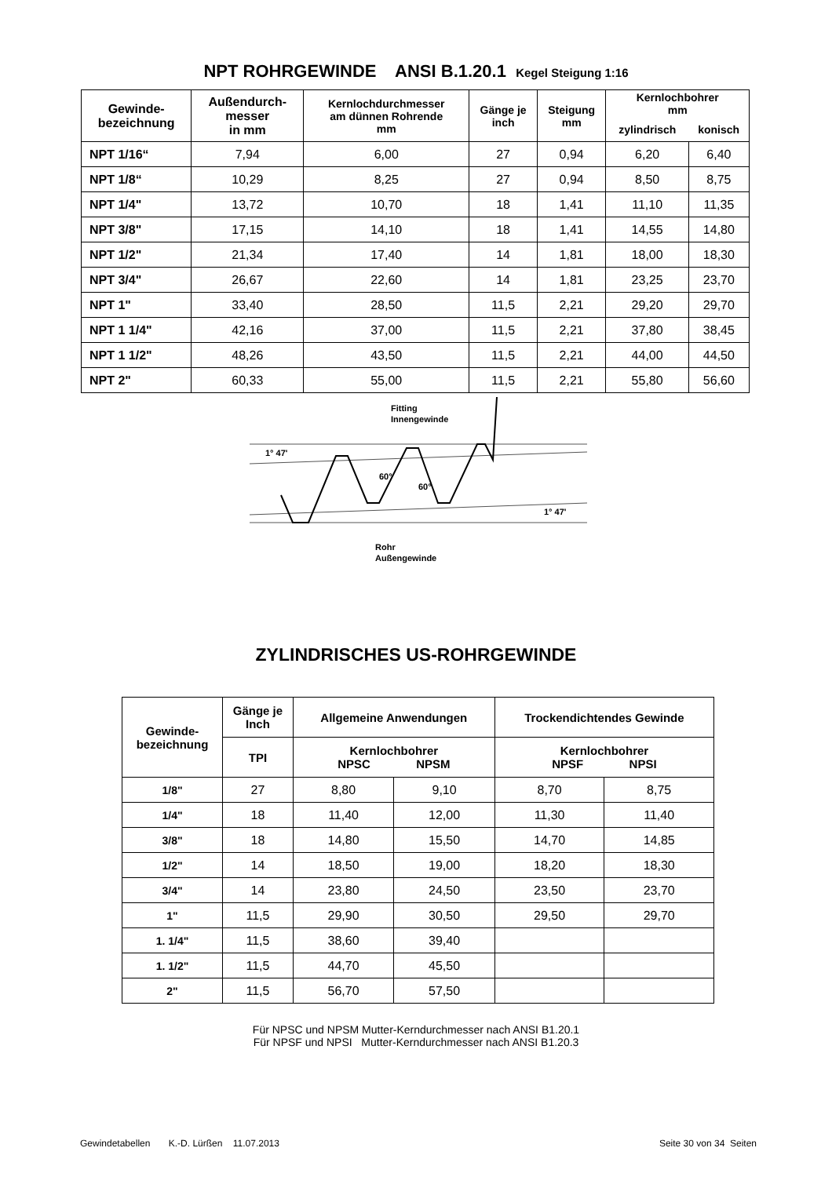NPT ROHRGEWINDE ANSI B.1.20.1 Kegel Steigung 1:16
| Gewinde- bezeichnung | Außendurch- messer in mm | Kernlochdurchmesser am dünnen Rohrende mm | Gänge je inch | Steigung mm | Kernlochbohrer mm | |
| --- | --- | --- | --- | --- | --- | --- |
| | | | | | zylindrisch | konisch |
| NPT 1/16“ | 7,94 | 6,00 | 27 | 0,94 | 6,20 | 6,40 |
| NPT 1/8“ | 10,29 | 8,25 | 27 | 0,94 | 8,50 | 8,75 |
| NPT 1/4" | 13,72 | 10,70 | 18 | 1,41 | 11,10 | 11,35 |
| NPT 3/8" | 17,15 | 14,10 | 18 | 1,41 | 14,55 | 14,80 |
| NPT 1/2" | 21,34 | 17,40 | 14 | 1,81 | 18,00 | 18,30 |
| NPT 3/4" | 26,67 | 22,60 | 14 | 1,81 | 23,25 | 23,70 |
| NPT 1" | 33,40 | 28,50 | 11,5 | 2,21 | 29,20 | 29,70 |
| NPT 1 1/4" | 42,16 | 37,00 | 11,5 | 2,21 | 37,80 | 38,45 |
| NPT 1 1/2" | 48,26 | 43,50 | 11,5 | 2,21 | 44,00 | 44,50 |
| NPT 2" | 60,33 | 55,00 | 11,5 | 2,21 | 55,80 | 56,60 |
Fitting
Innengewinde
1° 47'
1° 47'
60°
60°
Rohr
Außengewinde
ZYLINDRISCHES US-ROHRGEWINDE
| Gewinde- bezeichnung | Gänge je Inch | Allgemeine Anwendungen | | Trockendichtendes Gewinde | |
| --- | --- | --- | --- | --- | --- |
| | TPI | Kernlochbohrer NPSC NPSM | | Kernlochbohrer NPSF NPSI | |
| 1/8" | 27 | 8,80 | 9,10 | 8,70 | 8,75 |
| 1/4" | 18 | 11,40 | 12,00 | 11,30 | 11,40 |
| 3/8" | 18 | 14,80 | 15,50 | 14,70 | 14,85 |
| 1/2" | 14 | 18,50 | 19,00 | 18,20 | 18,30 |
| 3/4" | 14 | 23,80 | 24,50 | 23,50 | 23,70 |
| 1" | 11,5 | 29,90 | 30,50 | 29,50 | 29,70 |
| 1. 1/4" | 11,5 | 38,60 | 39,40 | | |
| 1. 1/2" | 11,5 | 44,70 | 45,50 | | |
| 2" | 11,5 | 56,70 | 57,50 | | |
Für NPSC und NPSM Mutter-Kerndurchmesser nach ANSI B1.20.1
Für NPSF und NPSI Mutter-Kerndurchmesser nach ANSI B1.20.3
Gewindetabellen K.-D. Lürßen 11.07.2013 Seite 30 von 34 Seiten